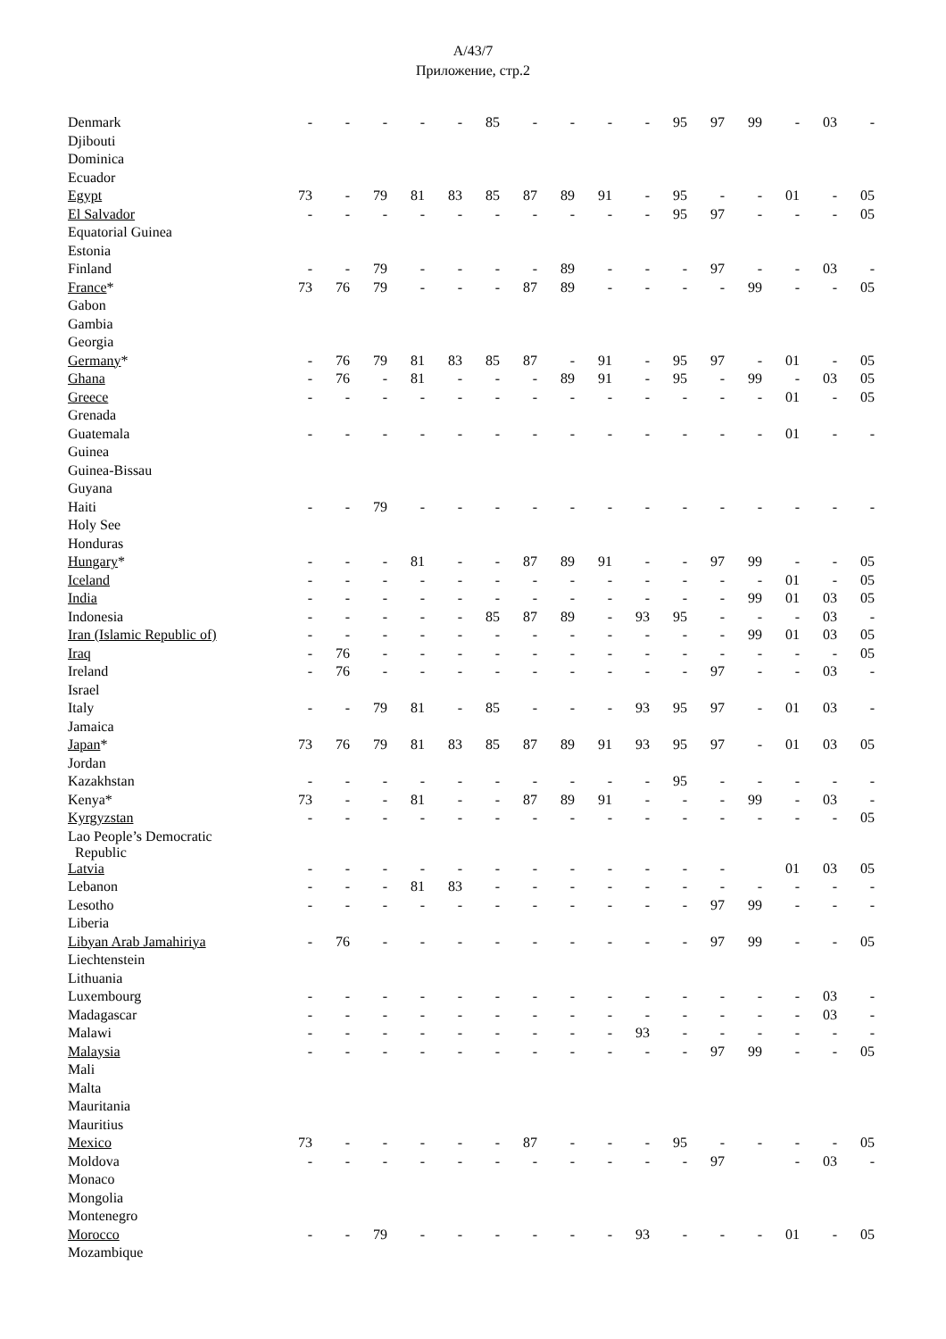A/43/7
Приложение, стр.2
| Denmark | - | - | - | - | - | 85 | - | - | - | - | 95 | 97 | 99 | - | 03 | - |
| Djibouti | | | | | | | | | | | | | | | | |
| Dominica | | | | | | | | | | | | | | | | |
| Ecuador | | | | | | | | | | | | | | | | |
| Egypt | 73 | - | 79 | 81 | 83 | 85 | 87 | 89 | 91 | - | 95 | - | - | 01 | - | 05 |
| El Salvador | - | - | - | - | - | - | - | - | - | - | 95 | 97 | - | - | - | 05 |
| Equatorial Guinea | | | | | | | | | | | | | | | | |
| Estonia | | | | | | | | | | | | | | | | |
| Finland | - | - | 79 | - | - | - | - | 89 | - | - | - | 97 | - | - | 03 | - |
| France * | 73 | 76 | 79 | - | - | - | 87 | 89 | - | - | - | - | 99 | - | - | 05 |
| Gabon | | | | | | | | | | | | | | | | |
| Gambia | | | | | | | | | | | | | | | | |
| Georgia | | | | | | | | | | | | | | | | |
| Germany * | - | 76 | 79 | 81 | 83 | 85 | 87 | - | 91 | - | 95 | 97 | - | 01 | - | 05 |
| Ghana | - | 76 | - | 81 | - | - | - | 89 | 91 | - | 95 | - | 99 | - | 03 | 05 |
| Greece | - | - | - | - | - | - | - | - | - | - | - | - | - | 01 | - | 05 |
| Grenada | | | | | | | | | | | | | | | | |
| Guatemala | - | - | - | - | - | - | - | - | - | - | - | - | - | 01 | - | - |
| Guinea | | | | | | | | | | | | | | | | |
| Guinea-Bissau | | | | | | | | | | | | | | | | |
| Guyana | | | | | | | | | | | | | | | | |
| Haiti | - | - | 79 | - | - | - | - | - | - | - | - | - | - | - | - | - |
| Holy See | | | | | | | | | | | | | | | | |
| Honduras | | | | | | | | | | | | | | | | |
| Hungary * | - | - | - | 81 | - | - | 87 | 89 | 91 | - | - | 97 | 99 | - | - | 05 |
| Iceland | - | - | - | - | - | - | - | - | - | - | - | - | - | 01 | - | 05 |
| India | - | - | - | - | - | - | - | - | - | - | - | - | 99 | 01 | 03 | 05 |
| Indonesia | - | - | - | - | - | 85 | 87 | 89 | - | 93 | 95 | - | - | - | 03 | - |
| Iran (Islamic Republic of) | - | - | - | - | - | - | - | - | - | - | - | - | 99 | 01 | 03 | 05 |
| Iraq | - | 76 | - | - | - | - | - | - | - | - | - | - | - | - | - | 05 |
| Ireland | - | 76 | - | - | - | - | - | - | - | - | - | 97 | - | - | 03 | - |
| Israel | | | | | | | | | | | | | | | | |
| Italy | - | - | 79 | 81 | - | 85 | - | - | - | 93 | 95 | 97 | - | 01 | 03 | - |
| Jamaica | | | | | | | | | | | | | | | | |
| Japan * | 73 | 76 | 79 | 81 | 83 | 85 | 87 | 89 | 91 | 93 | 95 | 97 | - | 01 | 03 | 05 |
| Jordan | | | | | | | | | | | | | | | | |
| Kazakhstan | - | - | - | - | - | - | - | - | - | - | 95 | - | - | - | - | - |
| Kenya* | 73 | - | - | 81 | - | - | 87 | 89 | 91 | - | - | - | 99 | - | 03 | - |
| Kyrgyzstan | - | - | - | - | - | - | - | - | - | - | - | - | - | - | - | 05 |
| Lao People’s Democratic Republic | | | | | | | | | | | | | | | | |
| Latvia | - | - | - | - | - | - | - | - | - | - | - | - | | 01 | 03 | 05 |
| Lebanon | - | - | - | 81 | 83 | - | - | - | - | - | - | - | - | - | - | - |
| Lesotho | - | - | - | - | - | - | - | - | - | - | - | 97 | 99 | - | - | - |
| Liberia | | | | | | | | | | | | | | | | |
| Libyan Arab Jamahiriya | - | 76 | - | - | - | - | - | - | - | - | - | 97 | 99 | - | - | 05 |
| Liechtenstein | | | | | | | | | | | | | | | | |
| Lithuania | | | | | | | | | | | | | | | | |
| Luxembourg | - | - | - | - | - | - | - | - | - | - | - | - | - | - | 03 | - |
| Madagascar | - | - | - | - | - | - | - | - | - | - | - | - | - | - | 03 | - |
| Malawi | - | - | - | - | - | - | - | - | - | 93 | - | - | - | - | - | - |
| Malaysia | - | - | - | - | - | - | - | - | - | - | - | 97 | 99 | - | - | 05 |
| Mali | | | | | | | | | | | | | | | | |
| Malta | | | | | | | | | | | | | | | | |
| Mauritania | | | | | | | | | | | | | | | | |
| Mauritius | | | | | | | | | | | | | | | | |
| Mexico | 73 | - | - | - | - | - | 87 | - | - | - | 95 | - | - | - | - | 05 |
| Moldova | - | - | - | - | - | - | - | - | - | - | - | 97 | | - | 03 | - |
| Monaco | | | | | | | | | | | | | | | | |
| Mongolia | | | | | | | | | | | | | | | | |
| Montenegro | | | | | | | | | | | | | | | | |
| Morocco | - | - | 79 | - | - | - | - | - | - | 93 | - | - | - | 01 | - | 05 |
| Mozambique | | | | | | | | | | | | | | | | |